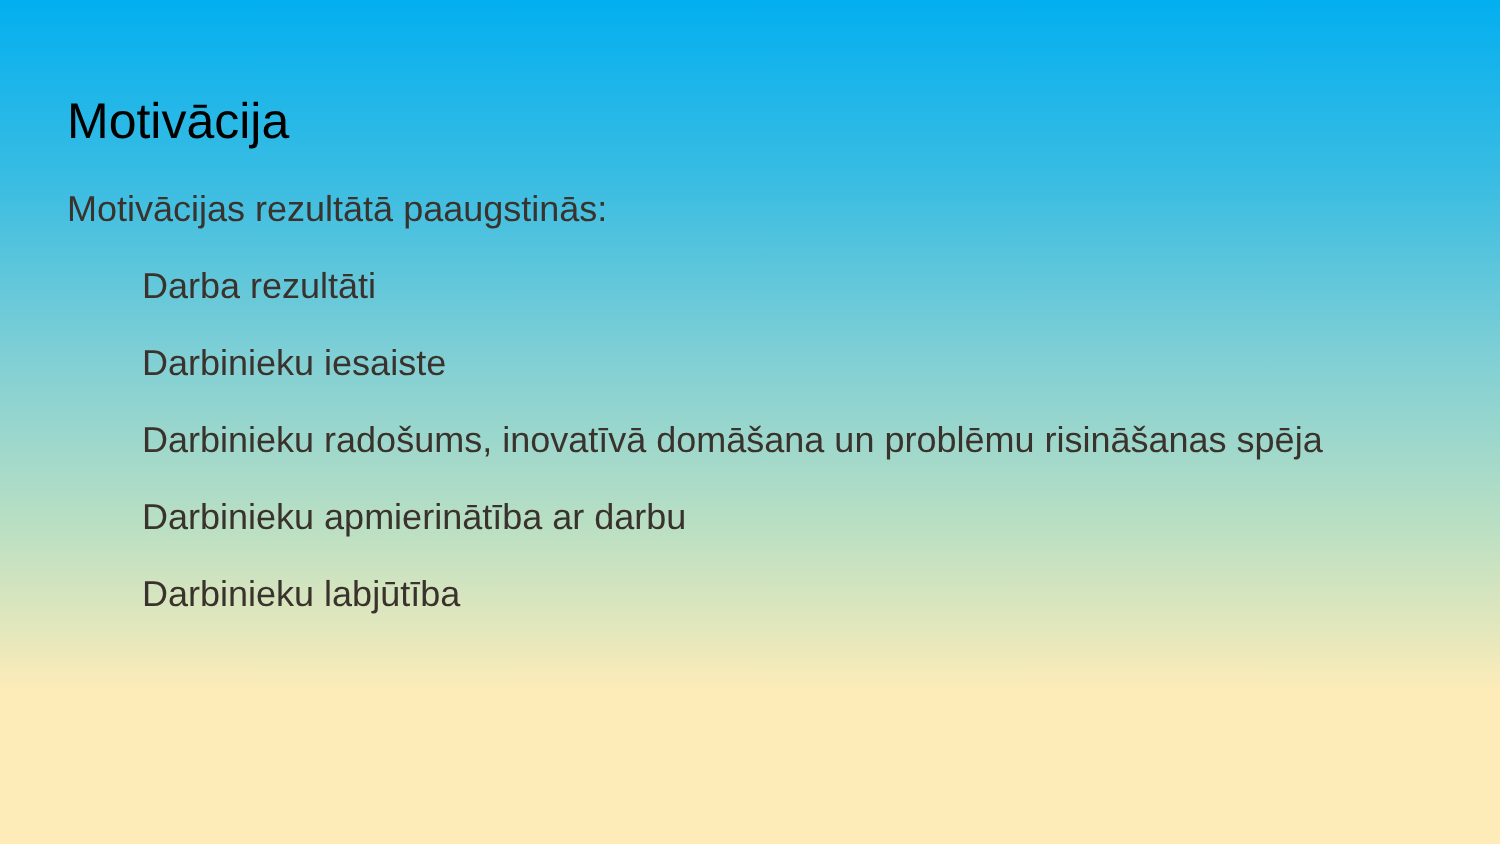Motivācija
Motivācijas rezultātā paaugstinās:
Darba rezultāti
Darbinieku iesaiste
Darbinieku radošums, inovatīvā domāšana un problēmu risināšanas spēja
Darbinieku apmierinātība ar darbu
Darbinieku labjūtība